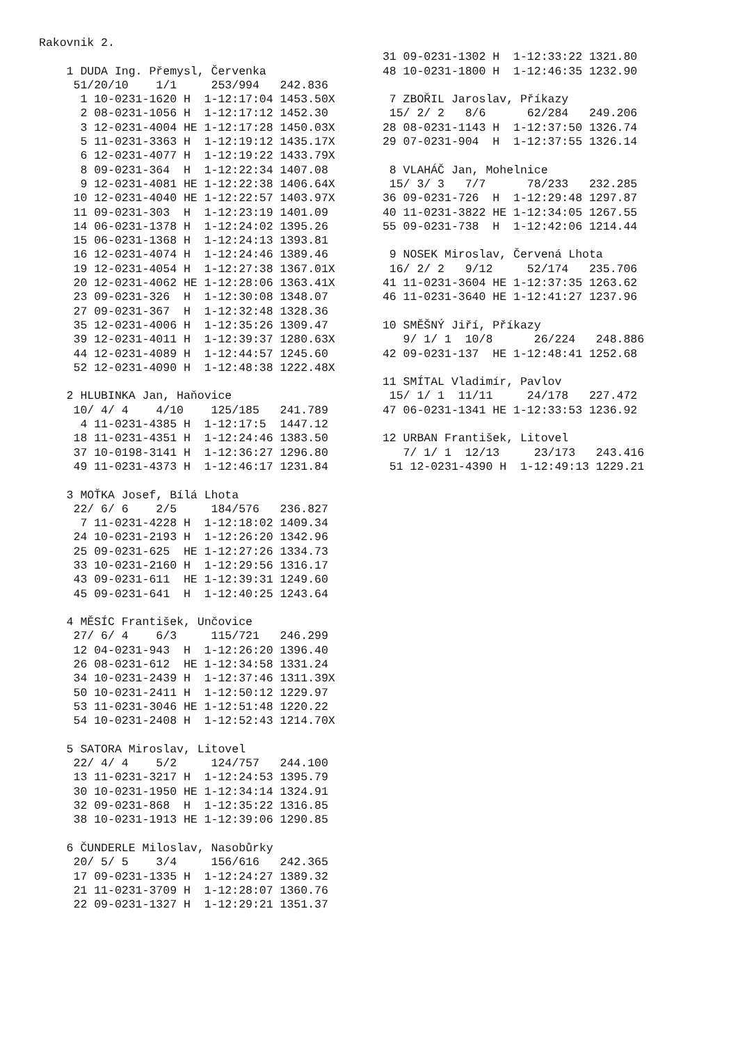Rakovnik 2.

    1 DUDA Ing. Přemysl, Červenka
     51/20/10    1/1     253/994   242.836
      1 10-0231-1620 H  1-12:17:04 1453.50X
      2 08-0231-1056 H  1-12:17:12 1452.30
      3 12-0231-4004 HE 1-12:17:28 1450.03X
      5 11-0231-3363 H  1-12:19:12 1435.17X
      6 12-0231-4077 H  1-12:19:22 1433.79X
      8 09-0231-364  H  1-12:22:34 1407.08
      9 12-0231-4081 HE 1-12:22:38 1406.64X
     10 12-0231-4040 HE 1-12:22:57 1403.97X
     11 09-0231-303  H  1-12:23:19 1401.09
     14 06-0231-1378 H  1-12:24:02 1395.26
     15 06-0231-1368 H  1-12:24:13 1393.81
     16 12-0231-4074 H  1-12:24:46 1389.46
     19 12-0231-4054 H  1-12:27:38 1367.01X
     20 12-0231-4062 HE 1-12:28:06 1363.41X
     23 09-0231-326  H  1-12:30:08 1348.07
     27 09-0231-367  H  1-12:32:48 1328.36
     35 12-0231-4006 H  1-12:35:26 1309.47
     39 12-0231-4011 H  1-12:39:37 1280.63X
     44 12-0231-4089 H  1-12:44:57 1245.60
     52 12-0231-4090 H  1-12:48:38 1222.48X

    2 HLUBINKA Jan, Haňovice
     10/ 4/ 4    4/10    125/185   241.789
      4 11-0231-4385 H  1-12:17:5  1447.12
     18 11-0231-4351 H  1-12:24:46 1383.50
     37 10-0198-3141 H  1-12:36:27 1296.80
     49 11-0231-4373 H  1-12:46:17 1231.84

    3 MOŤKA Josef, Bílá Lhota
     22/ 6/ 6    2/5     184/576   236.827
      7 11-0231-4228 H  1-12:18:02 1409.34
     24 10-0231-2193 H  1-12:26:20 1342.96
     25 09-0231-625  HE 1-12:27:26 1334.73
     33 10-0231-2160 H  1-12:29:56 1316.17
     43 09-0231-611  HE 1-12:39:31 1249.60
     45 09-0231-641  H  1-12:40:25 1243.64

    4 MĚSÍC František, Unčovice
     27/ 6/ 4    6/3     115/721   246.299
     12 04-0231-943  H  1-12:26:20 1396.40
     26 08-0231-612  HE 1-12:34:58 1331.24
     34 10-0231-2439 H  1-12:37:46 1311.39X
     50 10-0231-2411 H  1-12:50:12 1229.97
     53 11-0231-3046 HE 1-12:51:48 1220.22
     54 10-0231-2408 H  1-12:52:43 1214.70X

    5 SATORA Miroslav, Litovel
     22/ 4/ 4    5/2     124/757   244.100
     13 11-0231-3217 H  1-12:24:53 1395.79
     30 10-0231-1950 HE 1-12:34:14 1324.91
     32 09-0231-868  H  1-12:35:22 1316.85
     38 10-0231-1913 HE 1-12:39:06 1290.85

    6 ČUNDERLE Miloslav, Nasobůrky
     20/ 5/ 5    3/4     156/616   242.365
     17 09-0231-1335 H  1-12:24:27 1389.32
     21 11-0231-3709 H  1-12:28:07 1360.76
     22 09-0231-1327 H  1-12:29:21 1351.37
 31 09-0231-1302 H  1-12:33:22 1321.80
 48 10-0231-1800 H  1-12:46:35 1232.90

  7 ZBOŘIL Jaroslav, Příkazy
  15/ 2/ 2   8/6      62/284   249.206
 28 08-0231-1143 H  1-12:37:50 1326.74
 29 07-0231-904  H  1-12:37:55 1326.14

  8 VLAHÁČ Jan, Mohelnice
  15/ 3/ 3   7/7      78/233   232.285
 36 09-0231-726  H  1-12:29:48 1297.87
 40 11-0231-3822 HE 1-12:34:05 1267.55
 55 09-0231-738  H  1-12:42:06 1214.44

  9 NOSEK Miroslav, Červená Lhota
  16/ 2/ 2   9/12     52/174   235.706
 41 11-0231-3604 HE 1-12:37:35 1263.62
 46 11-0231-3640 HE 1-12:41:27 1237.96

 10 SMĚŠNÝ Jiří, Příkazy
    9/ 1/ 1  10/8      26/224   248.886
 42 09-0231-137  HE 1-12:48:41 1252.68

 11 SMÍTAL Vladimír, Pavlov
  15/ 1/ 1  11/11     24/178   227.472
 47 06-0231-1341 HE 1-12:33:53 1236.92

 12 URBAN František, Litovel
    7/ 1/ 1  12/13     23/173   243.416
  51 12-0231-4390 H  1-12:49:13 1229.21